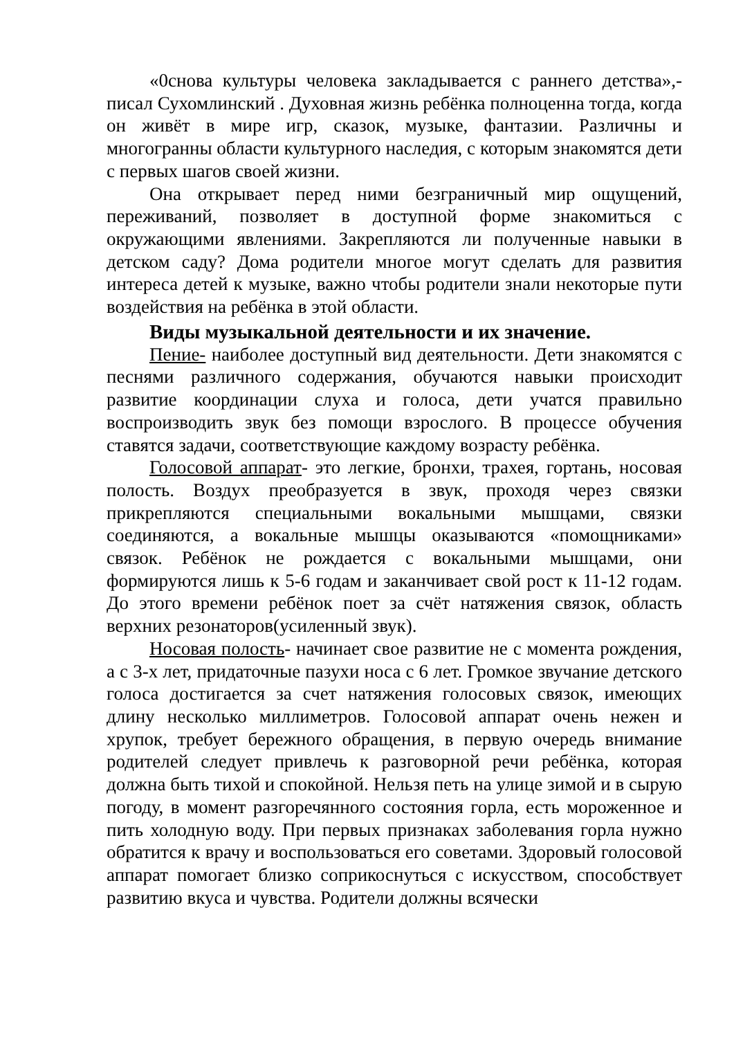«0снова культуры человека закладывается с раннего детства»,- писал Сухомлинский . Духовная жизнь ребёнка полноценна тогда, когда он живёт в мире игр, сказок, музыке, фантазии. Различны и многогранны области культурного наследия, с которым знакомятся дети с первых шагов своей жизни.
Она открывает перед ними безграничный мир ощущений, переживаний, позволяет в доступной форме знакомиться с окружающими явлениями. Закрепляются ли полученные навыки в детском саду? Дома родители многое могут сделать для развития интереса детей к музыке, важно чтобы родители знали некоторые пути воздействия на ребёнка в этой области.
Виды музыкальной деятельности и их значение.
Пение- наиболее доступный вид деятельности. Дети знакомятся с песнями различного содержания, обучаются навыки происходит развитие координации слуха и голоса, дети учатся правильно воспроизводить звук без помощи взрослого. В процессе обучения ставятся задачи, соответствующие каждому возрасту ребёнка.
Голосовой аппарат- это легкие, бронхи, трахея, гортань, носовая полость. Воздух преобразуется в звук, проходя через связки прикрепляются специальными вокальными мышцами, связки соединяются, а вокальные мышцы оказываются «помощниками» связок. Ребёнок не рождается с вокальными мышцами, они формируются лишь к 5-6 годам и заканчивает свой рост к 11-12 годам. До этого времени ребёнок поет за счёт натяжения связок, область верхних резонаторов(усиленный звук).
Носовая полость- начинает свое развитие не с момента рождения, а с 3-х лет, придаточные пазухи носа с 6 лет. Громкое звучание детского голоса достигается за счет натяжения голосовых связок, имеющих длину несколько миллиметров. Голосовой аппарат очень нежен и хрупок, требует бережного обращения, в первую очередь внимание родителей следует привлечь к разговорной речи ребёнка, которая должна быть тихой и спокойной. Нельзя петь на улице зимой и в сырую погоду, в момент разгоречянного состояния горла, есть мороженное и пить холодную воду. При первых признаках заболевания горла нужно обратится к врачу и воспользоваться его советами. Здоровый голосовой аппарат помогает близко соприкоснуться с искусством, способствует развитию вкуса и чувства. Родители должны всячески